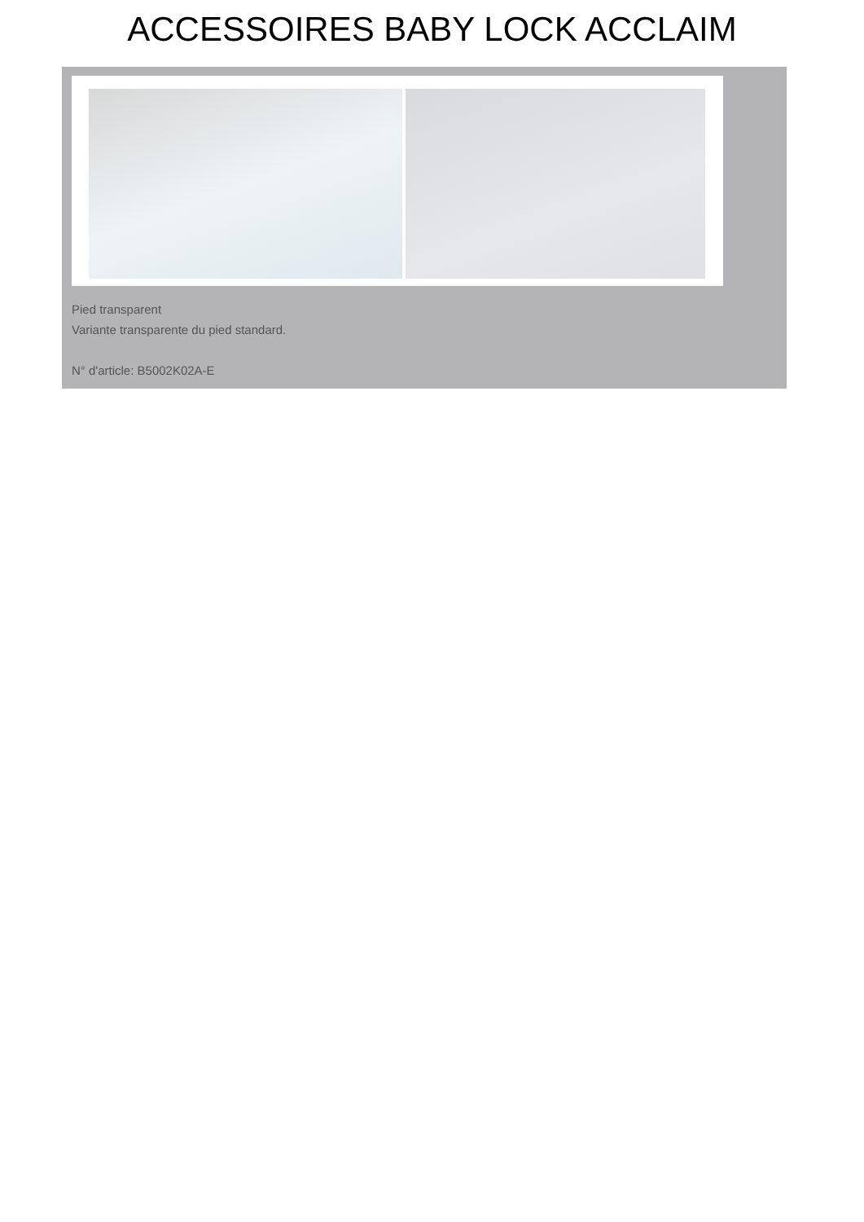ACCESSOIRES BABY LOCK ACCLAIM
Pied transparent
Variante transparente du pied standard.
N° d'article: B5002K02A-E